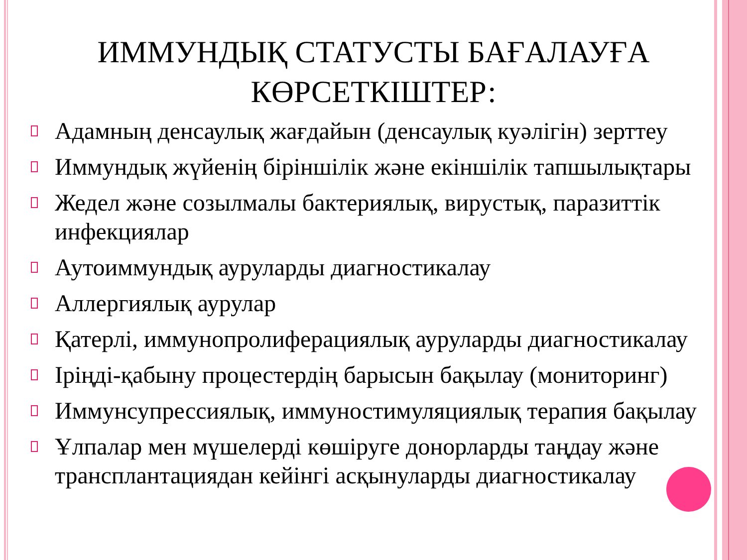ИММУНДЫҚ СТАТУСТЫ БАҒАЛАУҒА
КӨРСЕТКІШТЕР:
Адамның денсаулық жағдайын (денсаулық куәлігін) зерттеу
Иммундық жүйенің біріншілік және екіншілік тапшылықтары
Жедел және созылмалы бактериялық, вирустық, паразиттік инфекциялар
Аутоиммундық ауруларды диагностикалау
Аллергиялық аурулар
Қатерлі, иммунопролиферациялық ауруларды диагностикалау
Іріңді-қабыну процестердің барысын бақылау (мониторинг)
Иммунсупрессиялық, иммуностимуляциялық терапия бақылау
Ұлпалар мен мүшелерді көшіруге донорларды таңдау және трансплантациядан кейінгі асқынуларды диагностикалау